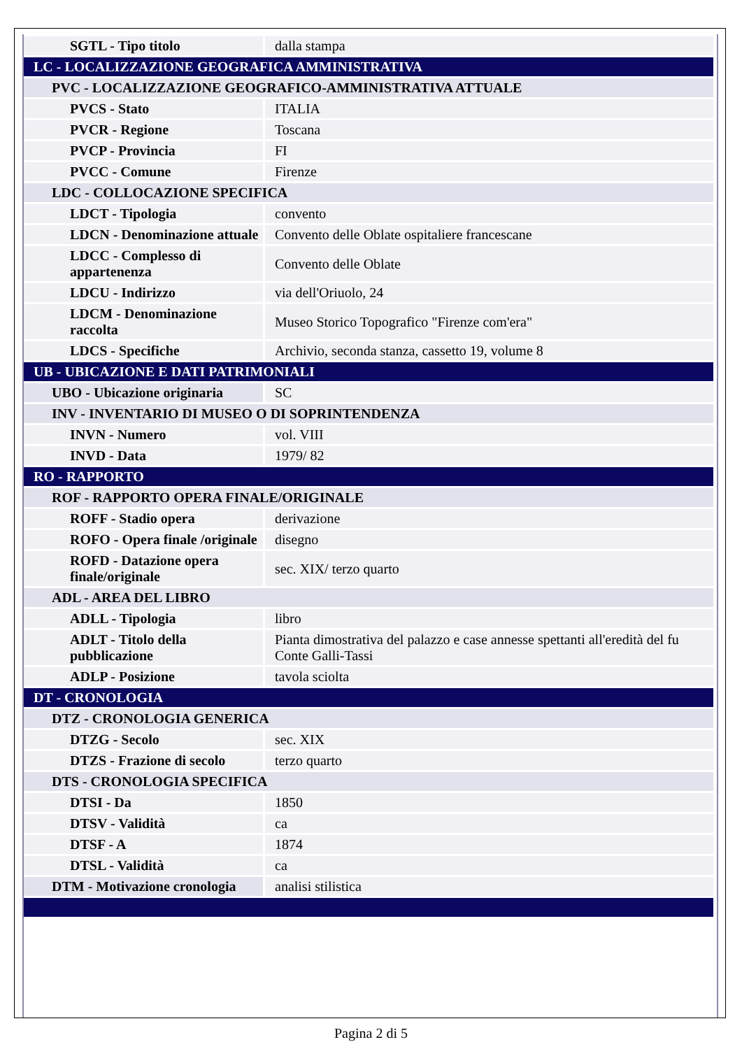| SGTL - Tipo titolo | dalla stampa |
| LC - LOCALIZZAZIONE GEOGRAFICA AMMINISTRATIVA | |
| PVC - LOCALIZZAZIONE GEOGRAFICO-AMMINISTRATIVA ATTUALE | |
| PVCS - Stato | ITALIA |
| PVCR - Regione | Toscana |
| PVCP - Provincia | FI |
| PVCC - Comune | Firenze |
| LDC - COLLOCAZIONE SPECIFICA | |
| LDCT - Tipologia | convento |
| LDCN - Denominazione attuale | Convento delle Oblate ospitaliere francescane |
| LDCC - Complesso di appartenenza | Convento delle Oblate |
| LDCU - Indirizzo | via dell'Oriuolo, 24 |
| LDCM - Denominazione raccolta | Museo Storico Topografico "Firenze com'era" |
| LDCS - Specifiche | Archivio, seconda stanza, cassetto 19, volume 8 |
| UB - UBICAZIONE E DATI PATRIMONIALI | |
| UBO - Ubicazione originaria | SC |
| INV - INVENTARIO DI MUSEO O DI SOPRINTENDENZA | |
| INVN - Numero | vol. VIII |
| INVD - Data | 1979/ 82 |
| RO - RAPPORTO | |
| ROF - RAPPORTO OPERA FINALE/ORIGINALE | |
| ROFF - Stadio opera | derivazione |
| ROFO - Opera finale /originale | disegno |
| ROFD - Datazione opera finale/originale | sec. XIX/ terzo quarto |
| ADL - AREA DEL LIBRO | |
| ADLL - Tipologia | libro |
| ADLT - Titolo della pubblicazione | Pianta dimostrativa del palazzo e case annesse spettanti all'eredità del fu Conte Galli-Tassi |
| ADLP - Posizione | tavola sciolta |
| DT - CRONOLOGIA | |
| DTZ - CRONOLOGIA GENERICA | |
| DTZG - Secolo | sec. XIX |
| DTZS - Frazione di secolo | terzo quarto |
| DTS - CRONOLOGIA SPECIFICA | |
| DTSI - Da | 1850 |
| DTSV - Validità | ca |
| DTSF - A | 1874 |
| DTSL - Validità | ca |
| DTM - Motivazione cronologia | analisi stilistica |
Pagina 2 di 5